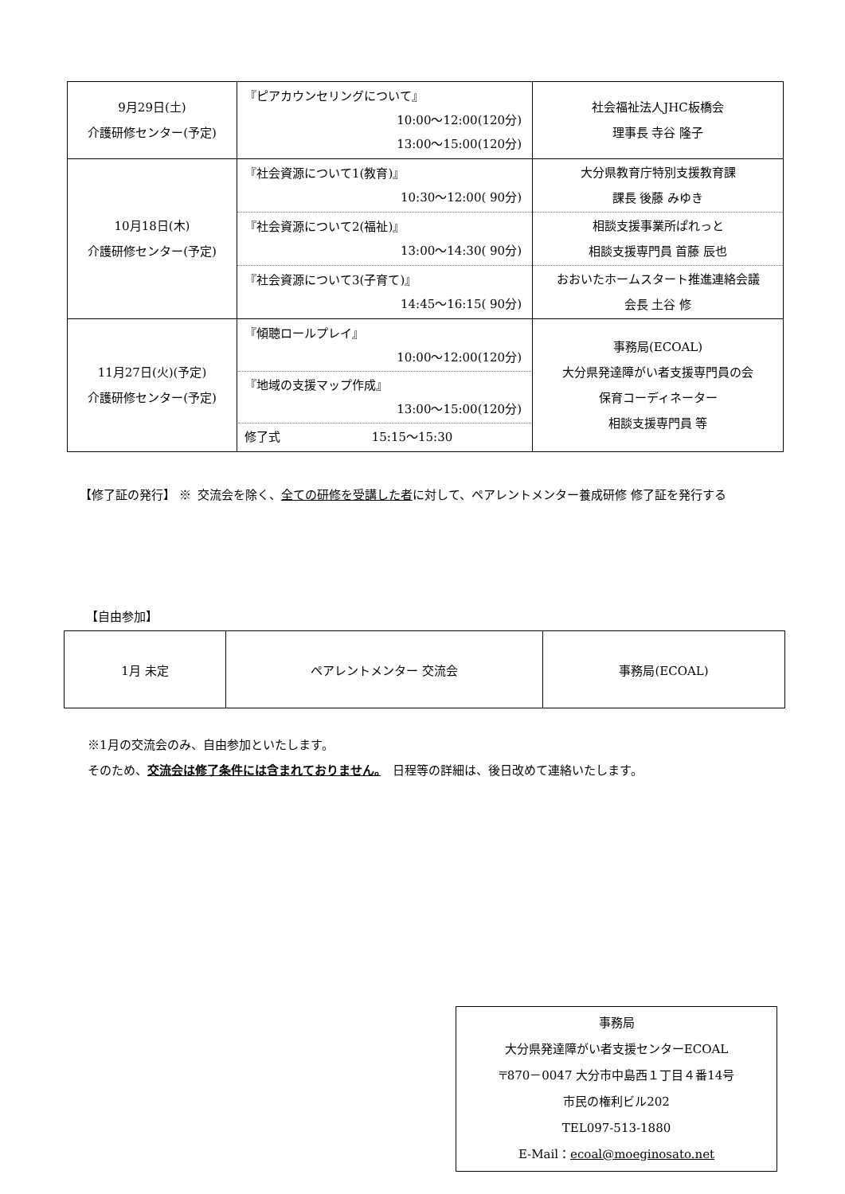| 9月29日(土) 介護研修センター(予定) | 『ピアカウンセリングについて』 10:00～12:00(120分) 13:00～15:00(120分) | 社会福祉法人JHC板橋会 理事長 寺谷 隆子 |
| 10月18日(木) 介護研修センター(予定) | / 『社会資源について1(教育)』 10:30～12:00( 90分) / 大分県教育庁特別支援教育課 課長 後藤 みゆき / / 『社会資源について2(福祉)』 13:00～14:30( 90分) / 相談支援事業所ぱれっと 相談支援専門員 首藤 辰也 / / 『社会資源について3(子育て)』 14:45～16:15( 90分) / おおいたホームスタート推進連絡会議 会長 土谷 修 / | |
| 11月27日(火)(予定) 介護研修センター(予定) | 『傾聴ロールプレイ』 10:00～12:00(120分) 『地域の支援マップ作成』 13:00～15:00(120分) 修了式 15:15～15:30 | 事務局(ECOAL) 大分県発達障がい者支援専門員の会 保育コーディネーター 相談支援専門員 等 |
【修了証の発行】 ※ 交流会を除く、全ての研修を受講した者に対して、ペアレントメンター養成研修 修了証を発行する
【自由参加】
| 1月 未定 | ペアレントメンター 交流会 | 事務局(ECOAL) |
※1月の交流会のみ、自由参加といたします。
そのため、交流会は修了条件には含まれておりません。　日程等の詳細は、後日改めて連絡いたします。
事務局
大分県発達障がい者支援センターECOAL
〒870－0047 大分市中島西１丁目４番14号
市民の権利ビル202
TEL097-513-1880
E-Mail：ecoal@moeginosato.net